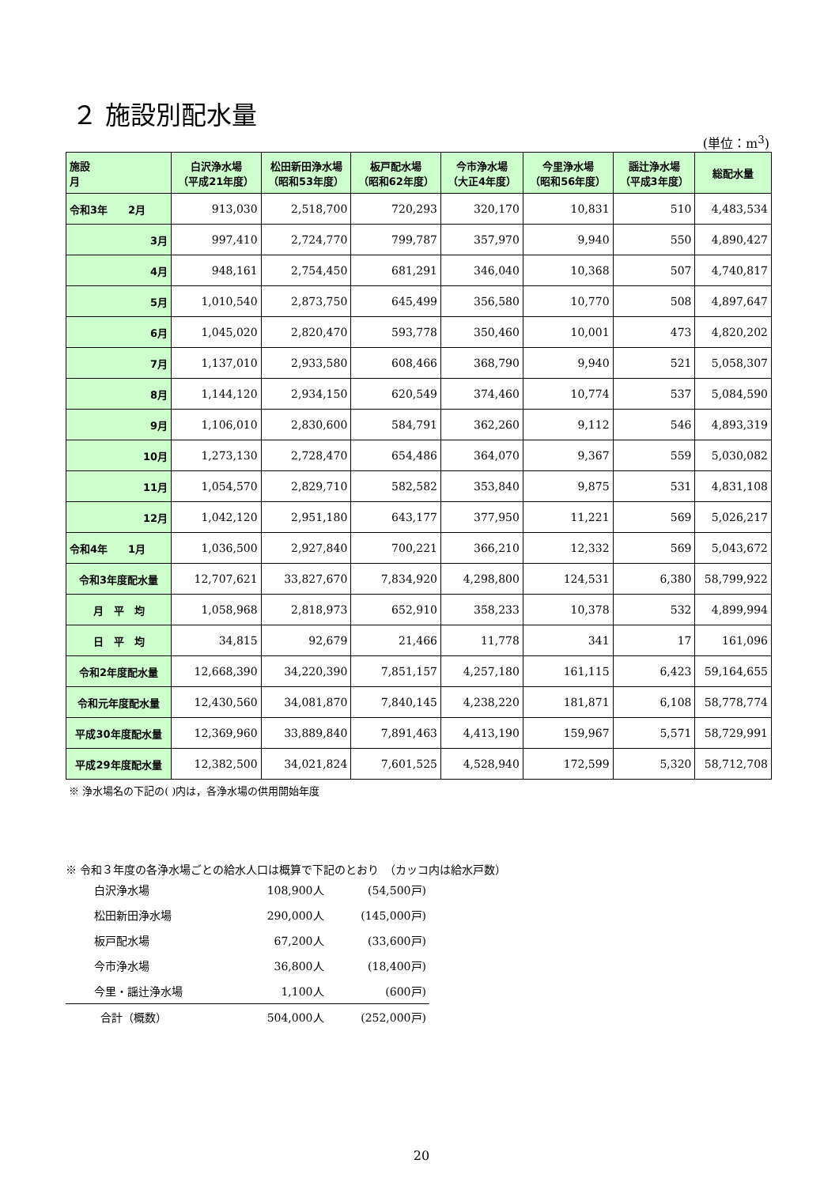２ 施設別配水量
(単位：m<sup>3</sup>)
| 施設 月 | 白沢浄水場 （平成21年度） | 松田新田浄水場 （昭和53年度） | 板戸配水場 （昭和62年度） | 今市浄水場 （大正4年度） | 今里浄水場 （昭和56年度） | 謡辻浄水場 （平成3年度） | 総配水量 |
| --- | --- | --- | --- | --- | --- | --- | --- |
| 令和3年 2月 | 913,030 | 2,518,700 | 720,293 | 320,170 | 10,831 | 510 | 4,483,534 |
| 3月 | 997,410 | 2,724,770 | 799,787 | 357,970 | 9,940 | 550 | 4,890,427 |
| 4月 | 948,161 | 2,754,450 | 681,291 | 346,040 | 10,368 | 507 | 4,740,817 |
| 5月 | 1,010,540 | 2,873,750 | 645,499 | 356,580 | 10,770 | 508 | 4,897,647 |
| 6月 | 1,045,020 | 2,820,470 | 593,778 | 350,460 | 10,001 | 473 | 4,820,202 |
| 7月 | 1,137,010 | 2,933,580 | 608,466 | 368,790 | 9,940 | 521 | 5,058,307 |
| 8月 | 1,144,120 | 2,934,150 | 620,549 | 374,460 | 10,774 | 537 | 5,084,590 |
| 9月 | 1,106,010 | 2,830,600 | 584,791 | 362,260 | 9,112 | 546 | 4,893,319 |
| 10月 | 1,273,130 | 2,728,470 | 654,486 | 364,070 | 9,367 | 559 | 5,030,082 |
| 11月 | 1,054,570 | 2,829,710 | 582,582 | 353,840 | 9,875 | 531 | 4,831,108 |
| 12月 | 1,042,120 | 2,951,180 | 643,177 | 377,950 | 11,221 | 569 | 5,026,217 |
| 令和4年 1月 | 1,036,500 | 2,927,840 | 700,221 | 366,210 | 12,332 | 569 | 5,043,672 |
| 令和3年度配水量 | 12,707,621 | 33,827,670 | 7,834,920 | 4,298,800 | 124,531 | 6,380 | 58,799,922 |
| 月 平 均 | 1,058,968 | 2,818,973 | 652,910 | 358,233 | 10,378 | 532 | 4,899,994 |
| 日 平 均 | 34,815 | 92,679 | 21,466 | 11,778 | 341 | 17 | 161,096 |
| 令和2年度配水量 | 12,668,390 | 34,220,390 | 7,851,157 | 4,257,180 | 161,115 | 6,423 | 59,164,655 |
| 令和元年度配水量 | 12,430,560 | 34,081,870 | 7,840,145 | 4,238,220 | 181,871 | 6,108 | 58,778,774 |
| 平成30年度配水量 | 12,369,960 | 33,889,840 | 7,891,463 | 4,413,190 | 159,967 | 5,571 | 58,729,991 |
| 平成29年度配水量 | 12,382,500 | 34,021,824 | 7,601,525 | 4,528,940 | 172,599 | 5,320 | 58,712,708 |
※ 浄水場名の下記の( )内は，各浄水場の供用開始年度
※ 令和３年度の各浄水場ごとの給水人口は概算で下記のとおり　（カッコ内は給水戸数）
| 白沢浄水場 | 108,900人 | (54,500戸) |
| 松田新田浄水場 | 290,000人 | (145,000戸) |
| 板戸配水場 | 67,200人 | (33,600戸) |
| 今市浄水場 | 36,800人 | (18,400戸) |
| 今里・謡辻浄水場 | 1,100人 | (600戸) |
| 合計（概数） | 504,000人 | (252,000戸) |
20